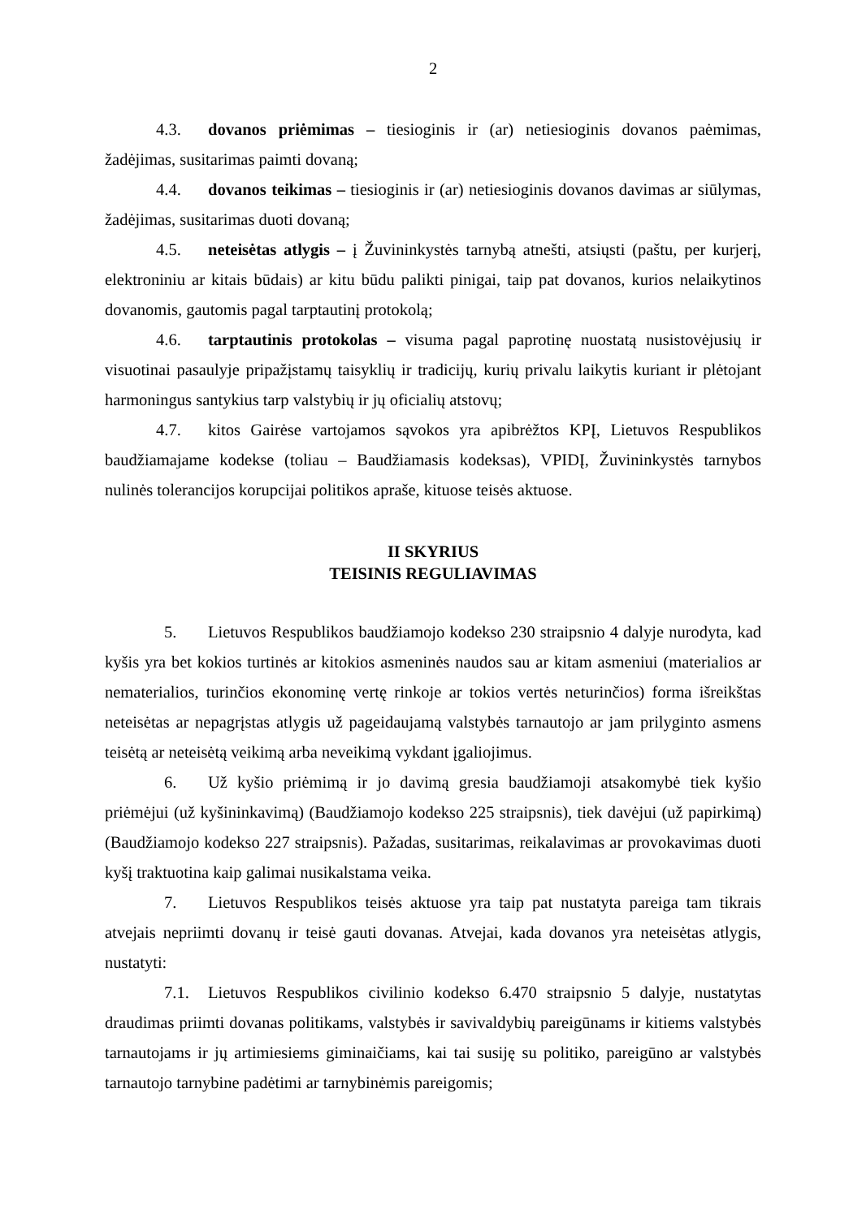2
4.3. dovanos priėmimas – tiesioginis ir (ar) netiesioginis dovanos paėmimas, žadėjimas, susitarimas paimti dovaną;
4.4. dovanos teikimas – tiesioginis ir (ar) netiesioginis dovanos davimas ar siūlymas, žadėjimas, susitarimas duoti dovaną;
4.5. neteisėtas atlygis – į Žuvininkystės tarnybą atnešti, atsiųsti (paštu, per kurjerį, elektroniniu ar kitais būdais) ar kitu būdu palikti pinigai, taip pat dovanos, kurios nelaikytinos dovanomis, gautomis pagal tarptautinį protokolą;
4.6. tarptautinis protokolas – visuma pagal paprotinę nuostatą nusistovėjusių ir visuotinai pasaulyje pripažįstamų taisyklių ir tradicijų, kurių privalu laikytis kuriant ir plėtojant harmoningus santykius tarp valstybių ir jų oficialių atstovų;
4.7. kitos Gairėse vartojamos sąvokos yra apibrėžtos KPĮ, Lietuvos Respublikos baudžiamajame kodekse (toliau – Baudžiamasis kodeksas), VPIDĮ, Žuvininkystės tarnybos nulinės tolerancijos korupcijai politikos apraše, kituose teisės aktuose.
II SKYRIUS
TEISINIS REGULIAVIMAS
5. Lietuvos Respublikos baudžiamojo kodekso 230 straipsnio 4 dalyje nurodyta, kad kyšis yra bet kokios turtinės ar kitokios asmeninės naudos sau ar kitam asmeniui (materialios ar nematerialios, turinčios ekonominę vertę rinkoje ar tokios vertės neturinčios) forma išreikštas neteisėtas ar nepagrįstas atlygis už pageidaujamą valstybės tarnautojo ar jam prilyginto asmens teisėtą ar neteisėtą veikimą arba neveikimą vykdant įgaliojimus.
6. Už kyšio priėmimą ir jo davimą gresia baudžiamoji atsakomybė tiek kyšio priėmėjui (už kyšininkavimą) (Baudžiamojo kodekso 225 straipsnis), tiek davėjui (už papirkimą) (Baudžiamojo kodekso 227 straipsnis). Pažadas, susitarimas, reikalavimas ar provokavimas duoti kyšį traktuotina kaip galimai nusikalstama veika.
7. Lietuvos Respublikos teisės aktuose yra taip pat nustatyta pareiga tam tikrais atvejais nepriimti dovanų ir teisė gauti dovanas. Atvejai, kada dovanos yra neteisėtas atlygis, nustatyti:
7.1. Lietuvos Respublikos civilinio kodekso 6.470 straipsnio 5 dalyje, nustatytas draudimas priimti dovanas politikams, valstybės ir savivaldybių pareigūnams ir kitiems valstybės tarnautojams ir jų artimiesiems giminaičiams, kai tai susiję su politiko, pareigūno ar valstybės tarnautojo tarnybine padėtimi ar tarnybinėmis pareigomis;